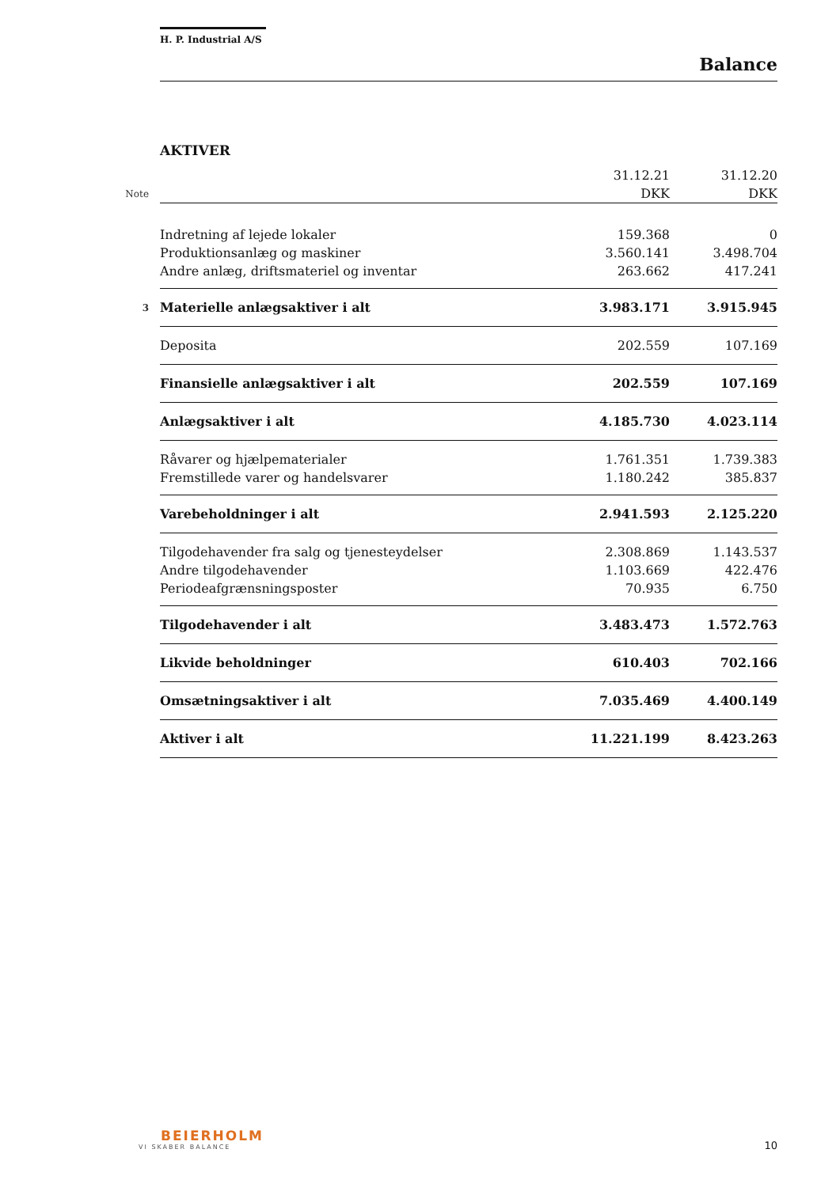H. P. Industrial A/S
Balance
AKTIVER
| | | 31.12.21 | 31.12.20 |
| Note | | DKK | DKK |
| | Indretning af lejede lokaler | 159.368 | 0 |
| | Produktionsanlæg og maskiner | 3.560.141 | 3.498.704 |
| | Andre anlæg, driftsmateriel og inventar | 263.662 | 417.241 |
| 3 | Materielle anlægsaktiver i alt | 3.983.171 | 3.915.945 |
| | Deposita | 202.559 | 107.169 |
| | Finansielle anlægsaktiver i alt | 202.559 | 107.169 |
| | Anlægsaktiver i alt | 4.185.730 | 4.023.114 |
| | Råvarer og hjælpematerialer | 1.761.351 | 1.739.383 |
| | Fremstillede varer og handelsvarer | 1.180.242 | 385.837 |
| | Varebeholdninger i alt | 2.941.593 | 2.125.220 |
| | Tilgodehavender fra salg og tjenesteydelser | 2.308.869 | 1.143.537 |
| | Andre tilgodehavender | 1.103.669 | 422.476 |
| | Periodeafgrænsningsposter | 70.935 | 6.750 |
| | Tilgodehavender i alt | 3.483.473 | 1.572.763 |
| | Likvide beholdninger | 610.403 | 702.166 |
| | Omsætningsaktiver i alt | 7.035.469 | 4.400.149 |
| | Aktiver i alt | 11.221.199 | 8.423.263 |
BEIERHOLM
VI SKABER BALANCE
10